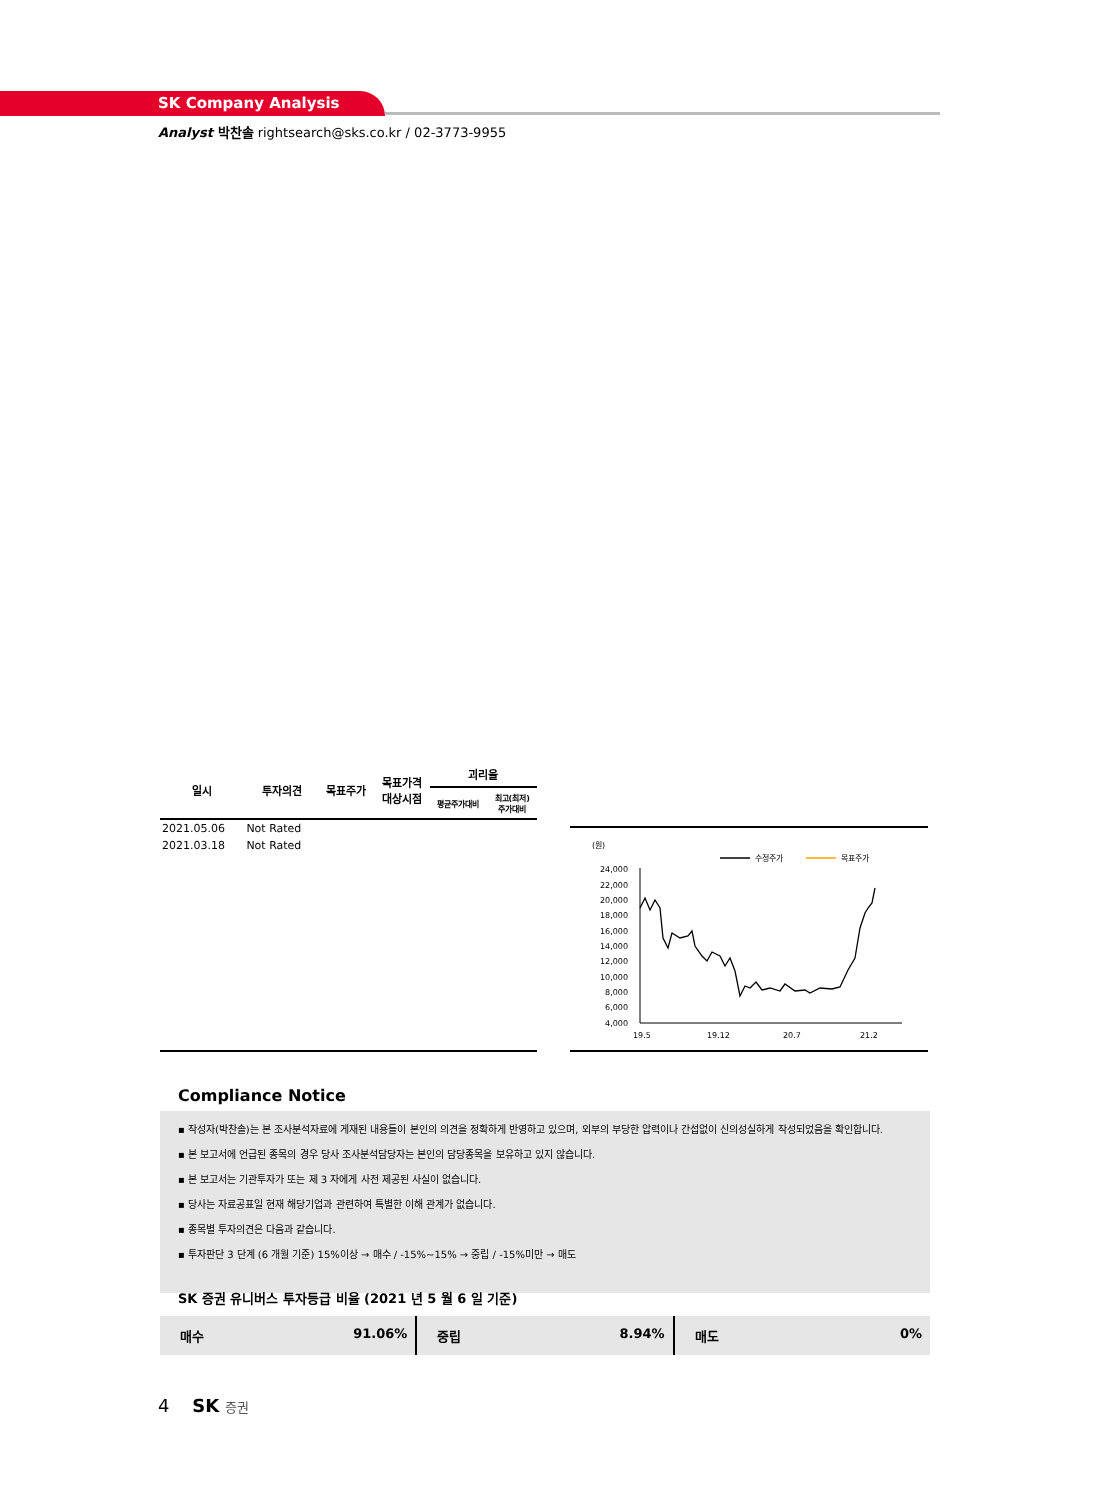SK Company Analysis
Analyst 박찬솔 rightsearch@sks.co.kr / 02-3773-9955
| 일시 | 투자의견 | 목표주가 | 목표가격 대상시점 | 괴리율 | |
| --- | --- | --- | --- | --- | --- |
| | | | | 평균주가대비 | 최고(최저) 주가대비 |
| 2021.05.06 | Not Rated | | | | |
| 2021.03.18 | Not Rated | | | | |
(원)
수정주가
목표주가
24,000
22,000
20,000
18,000
16,000
14,000
12,000
10,000
8,000
6,000
4,000
19.5
19.12
20.7
21.2
Compliance Notice
▪ 작성자(박찬솔)는 본 조사분석자료에 게재된 내용들이 본인의 의견을 정확하게 반영하고 있으며, 외부의 부당한 압력이나 간섭없이 신의성실하게 작성되었음을 확인합니다.
▪ 본 보고서에 언급된 종목의 경우 당사 조사분석담당자는 본인의 담당종목을 보유하고 있지 않습니다.
▪ 본 보고서는 기관투자가 또는 제 3 자에게 사전 제공된 사실이 없습니다.
▪ 당사는 자료공표일 현재 해당기업과 관련하여 특별한 이해 관계가 없습니다.
▪ 종목별 투자의견은 다음과 같습니다.
▪ 투자판단 3 단계 (6 개월 기준) 15%이상 → 매수 / -15%~15% → 중립 / -15%미만 → 매도
SK 증권 유니버스 투자등급 비율 (2021 년 5 월 6 일 기준)
매수 91.06% 중립 8.94% 매도 0%
4 SK 증권